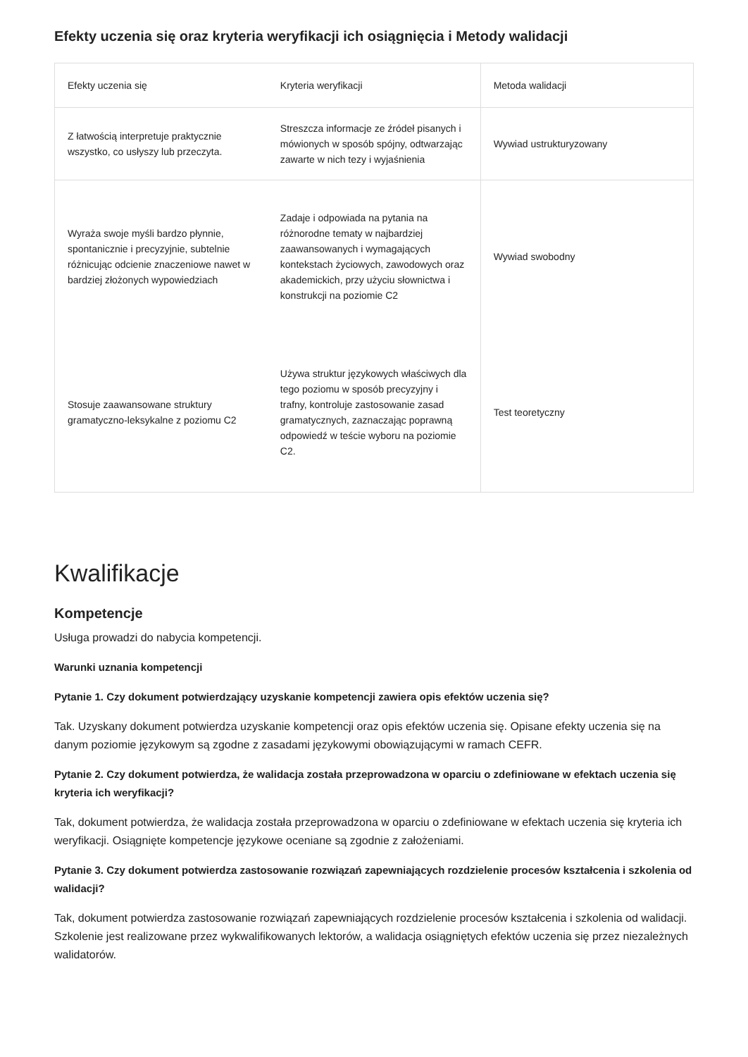Efekty uczenia się oraz kryteria weryfikacji ich osiągnięcia i Metody walidacji
| Efekty uczenia się | Kryteria weryfikacji | Metoda walidacji |
| --- | --- | --- |
| Z łatwością interpretuje praktycznie wszystko, co usłyszy lub przeczyta. | Streszcza informacje ze źródeł pisanych i mówionych w sposób spójny, odtwarzając zawarte w nich tezy i wyjaśnienia | Wywiad ustrukturyzowany |
| Wyraża swoje myśli bardzo płynnie, spontanicznie i precyzyjnie, subtelnie różnicując odcienie znaczeniowe nawet w bardziej złożonych wypowiedziach | Zadaje i odpowiada na pytania na różnorodne tematy w najbardziej zaawansowanych i wymagających kontekstach życiowych, zawodowych oraz akademickich, przy użyciu słownictwa i konstrukcji na poziomie C2 | Wywiad swobodny |
| Stosuje zaawansowane struktury gramatyczno-leksykalne z poziomu C2 | Używa struktur językowych właściwych dla tego poziomu w sposób precyzyjny i trafny, kontroluje zastosowanie zasad gramatycznych, zaznaczając poprawną odpowiedź w teście wyboru na poziomie C2. | Test teoretyczny |
Kwalifikacje
Kompetencje
Usługa prowadzi do nabycia kompetencji.
Warunki uznania kompetencji
Pytanie 1. Czy dokument potwierdzający uzyskanie kompetencji zawiera opis efektów uczenia się?
Tak. Uzyskany dokument potwierdza uzyskanie kompetencji oraz opis efektów uczenia się. Opisane efekty uczenia się na danym poziomie językowym są zgodne z zasadami językowymi obowiązującymi w ramach CEFR.
Pytanie 2. Czy dokument potwierdza, że walidacja została przeprowadzona w oparciu o zdefiniowane w efektach uczenia się kryteria ich weryfikacji?
Tak, dokument potwierdza, że walidacja została przeprowadzona w oparciu o zdefiniowane w efektach uczenia się kryteria ich weryfikacji. Osiągnięte kompetencje językowe oceniane są zgodnie z założeniami.
Pytanie 3. Czy dokument potwierdza zastosowanie rozwiązań zapewniających rozdzielenie procesów kształcenia i szkolenia od walidacji?
Tak, dokument potwierdza zastosowanie rozwiązań zapewniających rozdzielenie procesów kształcenia i szkolenia od walidacji. Szkolenie jest realizowane przez wykwalifikowanych lektorów, a walidacja osiągniętych efektów uczenia się przez niezależnych walidatorów.